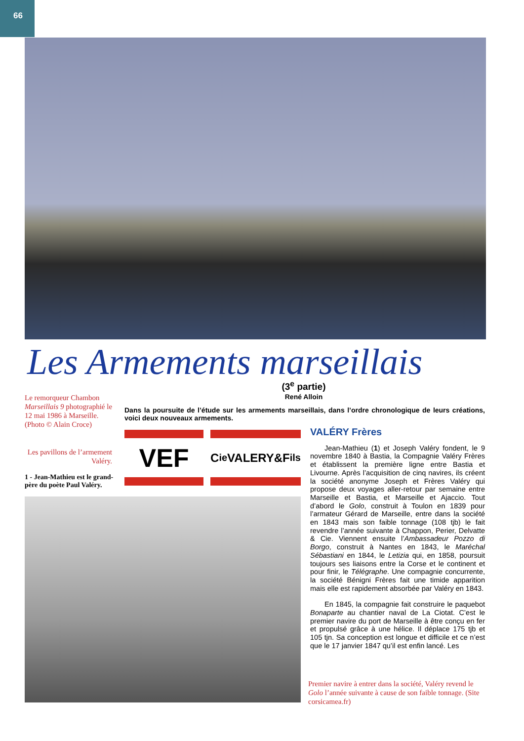66
Les Armements marseillais
(3<sup>e</sup> partie)
René Alloin
Le remorqueur Chambon Marseillais 9 photographié le 12 mai 1986 à Marseille. (Photo © Alain Croce)
Les pavillons de l’armement Valéry.
1 - Jean-Mathieu est le grand-père du poète Paul Valéry.
Dans la poursuite de l’étude sur les armements marseillais, dans l’ordre chronologique de leurs créations, voici deux nouveaux armements.
VEF
C<sup>ie</sup>VALERY&F<sub>ils</sub>
VALÉRY Frères
Jean-Mathieu (1) et Joseph Valéry fondent, le 9 novembre 1840 à Bastia, la Compagnie Valéry Frères et établissent la première ligne entre Bastia et Livourne. Après l’acquisition de cinq navires, ils créent la société anonyme Joseph et Frères Valéry qui propose deux voyages aller-retour par semaine entre Marseille et Bastia, et Marseille et Ajaccio. Tout d’abord le Golo, construit à Toulon en 1839 pour l’armateur Gérard de Marseille, entre dans la société en 1843 mais son faible tonnage (108 tjb) le fait revendre l’année suivante à Chappon, Perier, Delvatte & Cie. Viennent ensuite l’Ambassadeur Pozzo di Borgo, construit à Nantes en 1843, le Maréchal Sébastiani en 1844, le Letizia qui, en 1858, poursuit toujours ses liaisons entre la Corse et le continent et pour finir, le Télégraphe. Une compagnie concurrente, la société Bénigni Frères fait une timide apparition mais elle est rapidement absorbée par Valéry en 1843.
En 1845, la compagnie fait construire le paquebot Bonaparte au chantier naval de La Ciotat. C’est le premier navire du port de Marseille à être conçu en fer et propulsé grâce à une hélice. Il déplace 175 tjb et 105 tjn. Sa conception est longue et difficile et ce n’est que le 17 janvier 1847 qu’il est enfin lancé. Les
Premier navire à entrer dans la société, Valéry revend le Golo l’année suivante à cause de son faible tonnage. (Site corsicamea.fr)